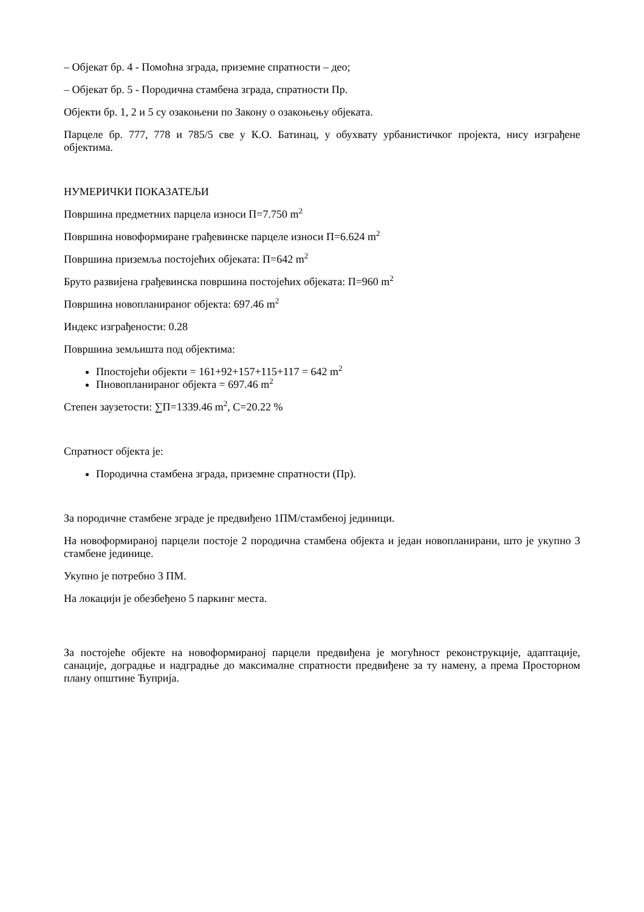– Објекат бр. 4 - Помоћна зграда, приземне спратности – део;
– Објекат бр. 5 - Породична стамбена зграда, спратности Пр.
Објекти бр. 1, 2 и 5 су озакоњени по Закону о озакоњењу објеката.
Парцеле бр. 777, 778 и 785/5 све у К.О. Батинац, у обухвату урбанистичког пројекта, нису изграђене објектима.
НУМЕРИЧКИ ПОКАЗАТЕЉИ
Површина предметних парцела износи П=7.750 m<sup>2</sup>
Површина новоформиране грађевинске парцеле износи П=6.624 m<sup>2</sup>
Површина приземља постојећих објеката: П=642 m<sup>2</sup>
Бруто развијена грађевинска површина постојећих објеката: П=960 m<sup>2</sup>
Површина новопланираног објекта: 697.46 m<sup>2</sup>
Индекс изграђености: 0.28
Површина земљишта под објектима:
Ппостојећи објекти = 161+92+157+115+117 = 642 m<sup>2</sup>
Пновопланираног објекта = 697.46 m<sup>2</sup>
Степен заузетости: ∑П=1339.46 m<sup>2</sup>, С=20.22 %
Спратност објекта је:
Породична стамбена зграда, приземне спратности (Пр).
За породичне стамбене зграде је предвиђено 1ПМ/стамбеној јединици.
На новоформираној парцели постоје 2 породична стамбена објекта и један новопланирани, што је укупно 3 стамбене јединице.
Укупно је потребно 3 ПМ.
На локацији је обезбеђено 5 паркинг места.
За постојеће објекте на новоформираној парцели предвиђена је могућност реконструкције, адаптације, санације, доградње и надградње до максималне спратности предвиђене за ту намену, а према Просторном плану општине Ћуприја.